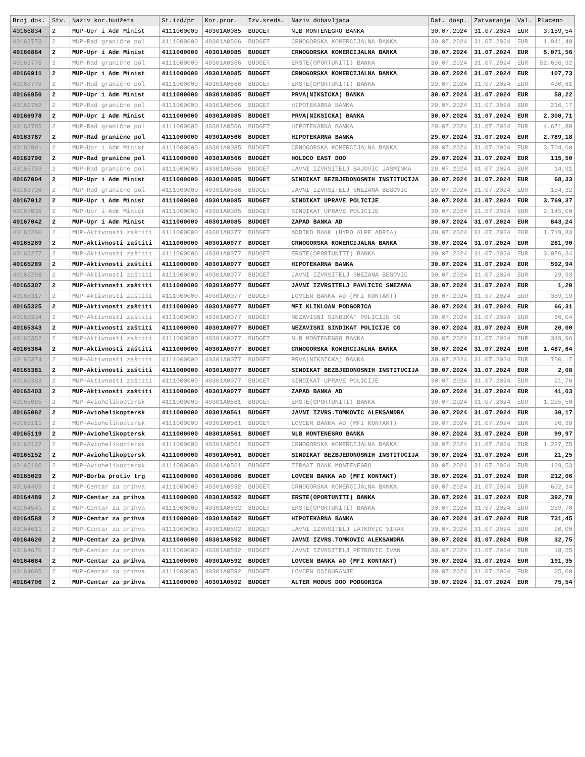| Broj dok. | Stv. | Naziv kor.budžeta | St.izd/pr | Kor.pror. | Izv.sreds. | Naziv dobavljaca | Dat. dosp. | Zatvaranje | Val. | Placeno |
| --- | --- | --- | --- | --- | --- | --- | --- | --- | --- | --- |
| 40166834 | 2 | MUP-Upr i Adm Minist | 4111000000 | 40301A0085 | BUDGET | NLB MONTENEGRO BANKA | 30.07.2024 | 31.07.2024 | EUR | 3.159,54 |
| 40163773 | 2 | MUP-Rad granične pol | 4111000000 | 40301A0566 | BUDGET | CRNOGORSKA KOMERCIJALNA BANKA | 30.07.2024 | 31.07.2024 | EUR | 1.941,40 |
| 40166864 | 2 | MUP-Upr i Adm Minist | 4111000000 | 40301A0085 | BUDGET | CRNOGORSKA KOMERCIJALNA BANKA | 30.07.2024 | 31.07.2024 | EUR | 5.071,56 |
| 40163775 | 2 | MUP-Rad granične pol | 4111000000 | 40301A0566 | BUDGET | ERSTE(OPORTUNITI) BANKA | 30.07.2024 | 31.07.2024 | EUR | 52.696,92 |
| 40166911 | 2 | MUP-Upr i Adm Minist | 4111000000 | 40301A0085 | BUDGET | CRNOGORSKA KOMERCIJALNA BANKA | 30.07.2024 | 31.07.2024 | EUR | 107,73 |
| 40163779 | 2 | MUP-Rad granične pol | 4111000000 | 40301A0566 | BUDGET | ERSTE(OPORTUNITI) BANKA | 29.07.2024 | 31.07.2024 | EUR | 430,61 |
| 40166950 | 2 | MUP-Upr i Adm Minist | 4111000000 | 40301A0085 | BUDGET | PRVA(NIKSICKA) BANKA | 30.07.2024 | 31.07.2024 | EUR | 58,22 |
| 40163782 | 2 | MUP-Rad granične pol | 4111000000 | 40301A0566 | BUDGET | HIPOTEKARNA BANKA | 29.07.2024 | 31.07.2024 | EUR | 216,17 |
| 40166978 | 2 | MUP-Upr i Adm Minist | 4111000000 | 40301A0085 | BUDGET | PRVA(NIKSICKA) BANKA | 30.07.2024 | 31.07.2024 | EUR | 2.300,71 |
| 40163785 | 2 | MUP-Rad granične pol | 4111000000 | 40301A0566 | BUDGET | HIPOTEKARNA BANKA | 29.07.2024 | 31.07.2024 | EUR | 4.671,80 |
| 40163787 | 2 | MUP-Rad granične pol | 4111000000 | 40301A0566 | BUDGET | HIPOTEKARNA BANKA | 29.07.2024 | 31.07.2024 | EUR | 2.789,18 |
| 40166991 | 2 | MUP-Upr i Adm Minist | 4111000000 | 40301A0085 | BUDGET | CRNOGORSKA KOMERCIJALNA BANKA | 30.07.2024 | 31.07.2024 | EUR | 3.704,60 |
| 40163790 | 2 | MUP-Rad granične pol | 4111000000 | 40301A0566 | BUDGET | HOLDCO EAST DOO | 29.07.2024 | 31.07.2024 | EUR | 115,50 |
| 40163793 | 2 | MUP-Rad granične pol | 4111000000 | 40301A0566 | BUDGET | JAVNI IZVRSITELJ BAJOVIC JASMINKA | 29.07.2024 | 31.07.2024 | EUR | 14,91 |
| 40167004 | 2 | MUP-Upr i Adm Minist | 4111000000 | 40301A0085 | BUDGET | SINDIKAT BEZBJEDONOSNIH INSTITUCIJA | 30.07.2024 | 31.07.2024 | EUR | 68,33 |
| 40163796 | 2 | MUP-Rad granične pol | 4111000000 | 40301A0566 | BUDGET | JAVNI IZVRSITELJ SNEZANA BEGOVIC | 29.07.2024 | 31.07.2024 | EUR | 134,32 |
| 40167012 | 2 | MUP-Upr i Adm Minist | 4111000000 | 40301A0085 | BUDGET | SINDIKAT UPRAVE POLICIJE | 30.07.2024 | 31.07.2024 | EUR | 3.769,37 |
| 40167036 | 2 | MUP-Upr i Adm Minist | 4111000000 | 40301A0085 | BUDGET | SINDIKAT UPRAVE POLICIJE | 30.07.2024 | 31.07.2024 | EUR | 2.145,00 |
| 40167042 | 2 | MUP-Upr i Adm Minist | 4111000000 | 40301A0085 | BUDGET | ZAPAD BANKA AD | 30.07.2024 | 31.07.2024 | EUR | 843,24 |
| 40165260 | 2 | MUP-Aktivnosti zaštiti | 4111000000 | 40301A0077 | BUDGET | ADDIKO BANK (HYPO ALPE ADRIA) | 30.07.2024 | 31.07.2024 | EUR | 1.719,83 |
| 40165269 | 2 | MUP-Aktivnosti zaštiti | 4111000000 | 40301A0077 | BUDGET | CRNOGORSKA KOMERCIJALNA BANKA | 30.07.2024 | 31.07.2024 | EUR | 281,90 |
| 40165277 | 2 | MUP-Aktivnosti zaštiti | 4111000000 | 40301A0077 | BUDGET | ERSTE(OPORTUNITI) BANKA | 30.07.2024 | 31.07.2024 | EUR | 3.076,34 |
| 40165289 | 2 | MUP-Aktivnosti zaštiti | 4111000000 | 40301A0077 | BUDGET | HIPOTEKARNA BANKA | 30.07.2024 | 31.07.2024 | EUR | 592,94 |
| 40165298 | 2 | MUP-Aktivnosti zaštiti | 4111000000 | 40301A0077 | BUDGET | JAVNI IZVRSITELJ SNEZANA BEGOVIC | 30.07.2024 | 31.07.2024 | EUR | 29,93 |
| 40165307 | 2 | MUP-Aktivnosti zaštiti | 4111000000 | 40301A0077 | BUDGET | JAVNI IZVRSITELJ PAVLICIC SNEZANA | 30.07.2024 | 31.07.2024 | EUR | 1,20 |
| 40165317 | 2 | MUP-Aktivnosti zaštiti | 4111000000 | 40301A0077 | BUDGET | LOVCEN BANKA AD (MFI KONTAKT) | 30.07.2024 | 31.07.2024 | EUR | 359,19 |
| 40165325 | 2 | MUP-Aktivnosti zaštiti | 4111000000 | 40301A0077 | BUDGET | MFI KLIKLOAN PODGORICA | 30.07.2024 | 31.07.2024 | EUR | 66,31 |
| 40165334 | 2 | MUP-Aktivnosti zaštiti | 4111000000 | 40301A0077 | BUDGET | NEZAVISNI SINDIKAT POLICIJE CG | 30.07.2024 | 31.07.2024 | EUR | 66,04 |
| 40165343 | 2 | MUP-Aktivnosti zaštiti | 4111000000 | 40301A0077 | BUDGET | NEZAVISNI SINDIKAT POLICIJE CG | 30.07.2024 | 31.07.2024 | EUR | 20,00 |
| 40165352 | 2 | MUP-Aktivnosti zaštiti | 4111000000 | 40301A0077 | BUDGET | NLB MONTENEGRO BANKA | 30.07.2024 | 31.07.2024 | EUR | 349,96 |
| 40165364 | 2 | MUP-Aktivnosti zaštiti | 4111000000 | 40301A0077 | BUDGET | CRNOGORSKA KOMERCIJALNA BANKA | 30.07.2024 | 31.07.2024 | EUR | 1.487,64 |
| 40165374 | 2 | MUP-Aktivnosti zaštiti | 4111000000 | 40301A0077 | BUDGET | PRVA(NIKSICKA) BANKA | 30.07.2024 | 31.07.2024 | EUR | 750,17 |
| 40165381 | 2 | MUP-Aktivnosti zaštiti | 4111000000 | 40301A0077 | BUDGET | SINDIKAT BEZBJEDONOSNIH INSTITUCIJA | 30.07.2024 | 31.07.2024 | EUR | 2,08 |
| 40165393 | 2 | MUP-Aktivnosti zaštiti | 4111000000 | 40301A0077 | BUDGET | SINDIKAT UPRAVE POLICIJE | 30.07.2024 | 31.07.2024 | EUR | 21,76 |
| 40165403 | 2 | MUP-Aktivnosti zaštiti | 4111000000 | 40301A0077 | BUDGET | ZAPAD BANKA AD | 30.07.2024 | 31.07.2024 | EUR | 41,03 |
| 40165065 | 2 | MUP-Aviohelikoptersk | 4111000000 | 40301A0561 | BUDGET | ERSTE(OPORTUNITI) BANKA | 30.07.2024 | 31.07.2024 | EUR | 1.225,50 |
| 40165082 | 2 | MUP-Aviohelikoptersk | 4111000000 | 40301A0561 | BUDGET | JAVNI IZVRS.TOMKOVIC ALEKSANDRA | 30.07.2024 | 31.07.2024 | EUR | 30,17 |
| 40165111 | 2 | MUP-Aviohelikoptersk | 4111000000 | 40301A0561 | BUDGET | LOVCEN BANKA AD (MFI KONTAKT) | 30.07.2024 | 31.07.2024 | EUR | 96,99 |
| 40165119 | 2 | MUP-Aviohelikoptersk | 4111000000 | 40301A0561 | BUDGET | NLB MONTENEGRO BANKA | 30.07.2024 | 31.07.2024 | EUR | 99,97 |
| 40165127 | 2 | MUP-Aviohelikoptersk | 4111000000 | 40301A0561 | BUDGET | CRNOGORSKA KOMERCIJALNA BANKA | 30.07.2024 | 31.07.2024 | EUR | 1.227,75 |
| 40165152 | 2 | MUP-Aviohelikoptersk | 4111000000 | 40301A0561 | BUDGET | SINDIKAT BEZBJEDONOSNIH INSTITUCIJA | 30.07.2024 | 31.07.2024 | EUR | 21,25 |
| 40165160 | 2 | MUP-Aviohelikoptersk | 4111000000 | 40301A0561 | BUDGET | ZIRAAT BANK MONTENEGRO | 30.07.2024 | 31.07.2024 | EUR | 129,53 |
| 40165029 | 2 | MUP-Borba protiv trg | 4111000000 | 40301A0086 | BUDGET | LOVCEN BANKA AD (MFI KONTAKT) | 30.07.2024 | 31.07.2024 | EUR | 212,06 |
| 40164469 | 2 | MUP-Centar za prihva | 4111000000 | 40301A0592 | BUDGET | CRNOGORSKA KOMERCIJALNA BANKA | 30.07.2024 | 31.07.2024 | EUR | 602,34 |
| 40164489 | 2 | MUP-Centar za prihva | 4111000000 | 40301A0592 | BUDGET | ERSTE(OPORTUNITI) BANKA | 30.07.2024 | 31.07.2024 | EUR | 392,78 |
| 40164541 | 2 | MUP-Centar za prihva | 4111000000 | 40301A0592 | BUDGET | ERSTE(OPORTUNITI) BANKA | 30.07.2024 | 31.07.2024 | EUR | 259,70 |
| 40164588 | 2 | MUP-Centar za prihva | 4111000000 | 40301A0592 | BUDGET | HIPOTEKARNA BANKA | 30.07.2024 | 31.07.2024 | EUR | 731,45 |
| 40164611 | 2 | MUP-Centar za prihva | 4111000000 | 40301A0592 | BUDGET | JAVNI IZVRSITELJ LATKOVIC VIRAK | 30.07.2024 | 31.07.2024 | EUR | 20,00 |
| 40164620 | 2 | MUP-Centar za prihva | 4111000000 | 40301A0592 | BUDGET | JAVNI IZVRS.TOMKOVIC ALEKSANDRA | 30.07.2024 | 31.07.2024 | EUR | 32,75 |
| 40164676 | 2 | MUP-Centar za prihva | 4111000000 | 40301A0592 | BUDGET | JAVNI IZVRSITELJ PETROVIC IVAN | 30.07.2024 | 31.07.2024 | EUR | 18,55 |
| 40164684 | 2 | MUP-Centar za prihva | 4111000000 | 40301A0592 | BUDGET | LOVCEN BANKA AD (MFI KONTAKT) | 30.07.2024 | 31.07.2024 | EUR | 191,35 |
| 40164695 | 2 | MUP-Centar za prihva | 4111000000 | 40301A0592 | BUDGET | LOVCEN OSIGURANJE | 30.07.2024 | 31.07.2024 | EUR | 25,00 |
| 40164706 | 2 | MUP-Centar za prihva | 4111000000 | 40301A0592 | BUDGET | ALTER MODUS DOO PODGORICA | 30.07.2024 | 31.07.2024 | EUR | 75,54 |